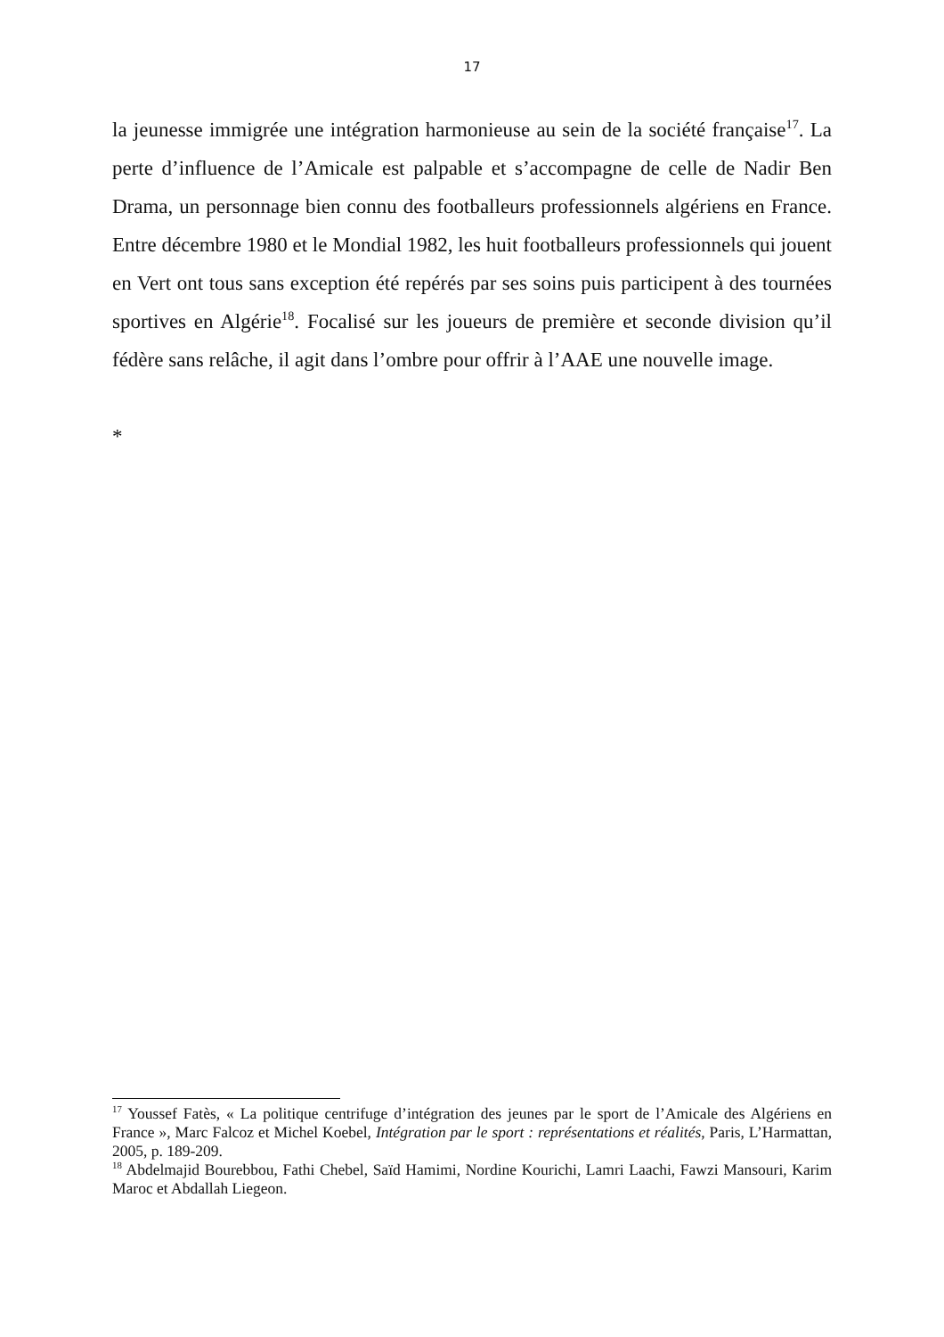17
la jeunesse immigrée une intégration harmonieuse au sein de la société française<sup>17</sup>. La perte d’influence de l’Amicale est palpable et s’accompagne de celle de Nadir Ben Drama, un personnage bien connu des footballeurs professionnels algériens en France. Entre décembre 1980 et le Mondial 1982, les huit footballeurs professionnels qui jouent en Vert ont tous sans exception été repérés par ses soins puis participent à des tournées sportives en Algérie<sup>18</sup>. Focalisé sur les joueurs de première et seconde division qu’il fédère sans relâche, il agit dans l’ombre pour offrir à l’AAE une nouvelle image.
*
<sup>17</sup> Youssef Fatès, « La politique centrifuge d’intégration des jeunes par le sport de l’Amicale des Algériens en France », Marc Falcoz et Michel Koebel, Intégration par le sport : représentations et réalités, Paris, L’Harmattan, 2005, p. 189-209.
<sup>18</sup> Abdelmajid Bourebbou, Fathi Chebel, Saïd Hamimi, Nordine Kourichi, Lamri Laachi, Fawzi Mansouri, Karim Maroc et Abdallah Liegeon.